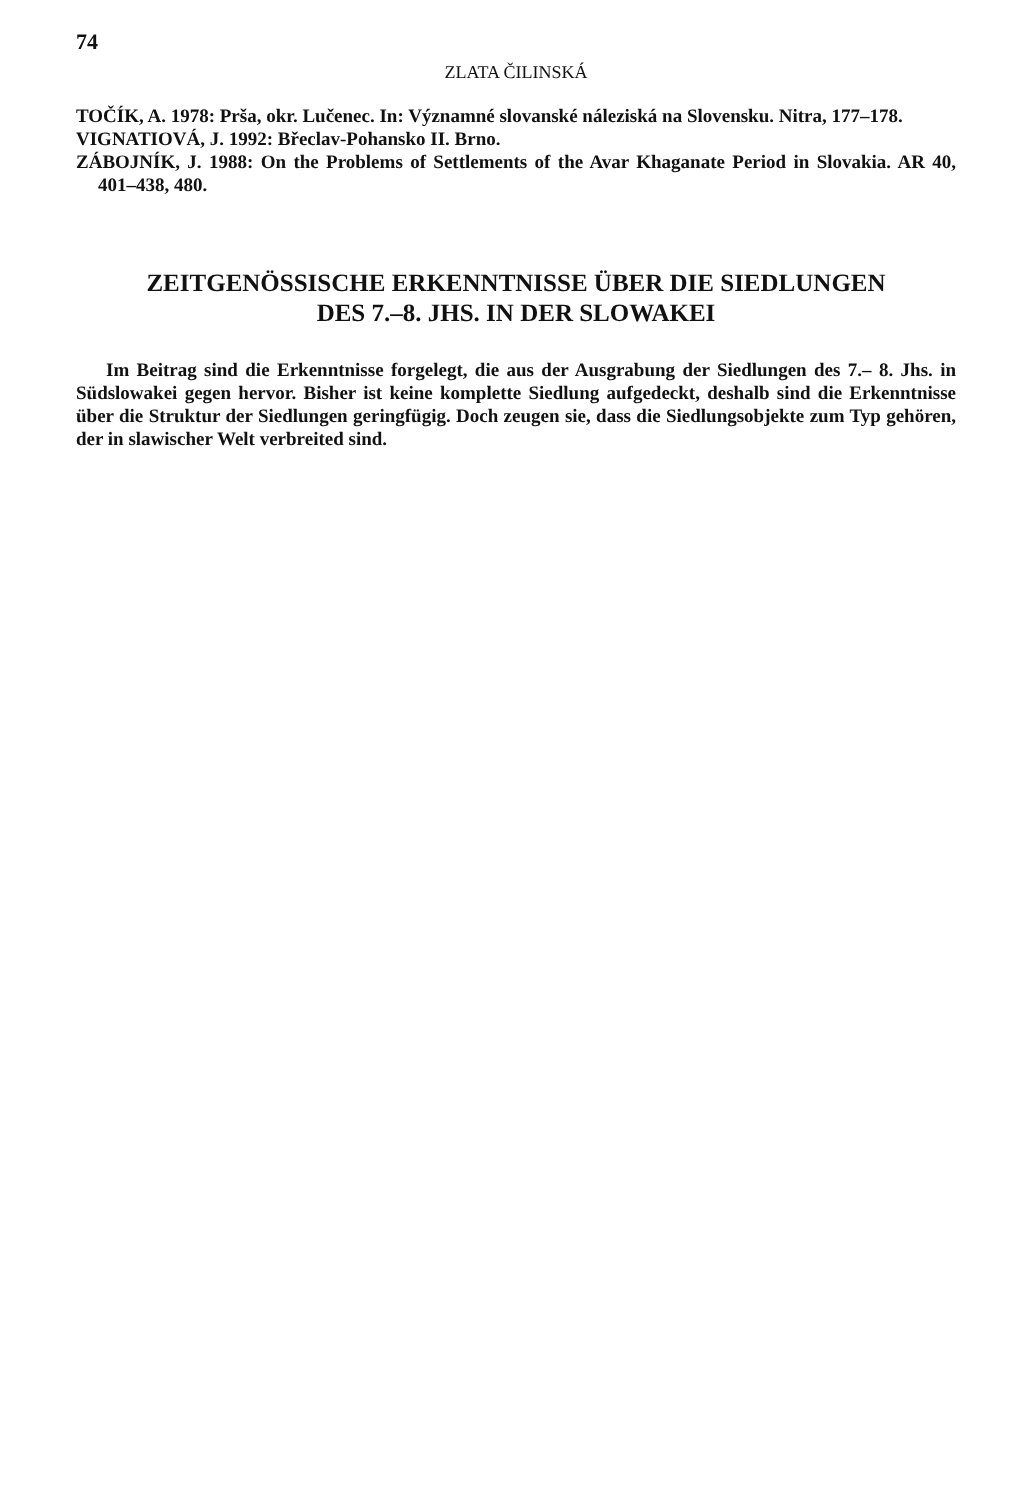74
ZLATA ČILINSKÁ
TOČÍK, A. 1978: Prša, okr. Lučenec. In: Významné slovanské náleziská na Slovensku. Nitra, 177–178.
VIGNATIOVÁ, J. 1992: Břeclav-Pohansko II. Brno.
ZÁBOJNÍK, J. 1988: On the Problems of Settlements of the Avar Khaganate Period in Slovakia. AR 40, 401–438, 480.
ZEITGENÖSSISCHE ERKENNTNISSE ÜBER DIE SIEDLUNGEN
DES 7.–8. JHS. IN DER SLOWAKEI
Im Beitrag sind die Erkenntnisse forgelegt, die aus der Ausgrabung der Siedlungen des 7.– 8. Jhs. in Südslowakei gegen hervor. Bisher ist keine komplette Siedlung aufgedeckt, deshalb sind die Erkenntnisse über die Struktur der Siedlungen geringfügig. Doch zeugen sie, dass die Siedlungsobjekte zum Typ gehören, der in slawischer Welt verbreited sind.